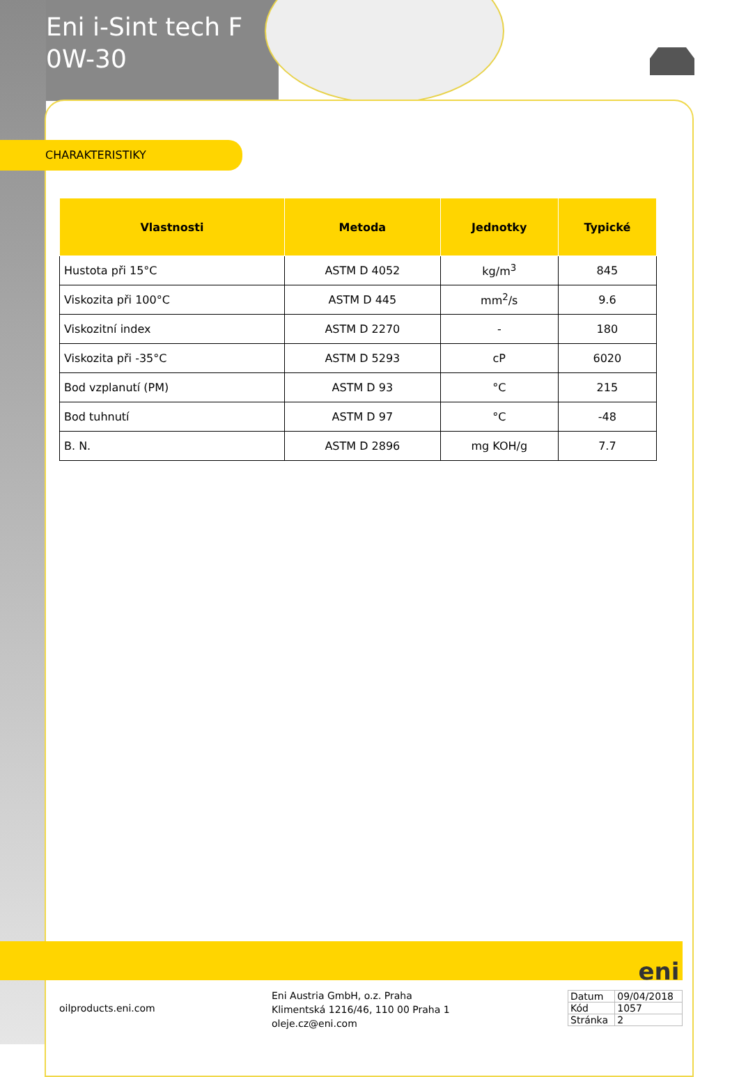Eni i-Sint tech F
0W-30
CHARAKTERISTIKY
| Vlastnosti | Metoda | Jednotky | Typické |
| --- | --- | --- | --- |
| Hustota při 15°C | ASTM D 4052 | kg/m<sup>3</sup> | 845 |
| Viskozita při 100°C | ASTM D 445 | mm<sup>2</sup>/s | 9.6 |
| Viskozitní index | ASTM D 2270 | - | 180 |
| Viskozita při -35°C | ASTM D 5293 | cP | 6020 |
| Bod vzplanutí (PM) | ASTM D 93 | °C | 215 |
| Bod tuhnutí | ASTM D 97 | °C | -48 |
| B. N. | ASTM D 2896 | mg KOH/g | 7.7 |
eni
oilproducts.eni.com
Eni Austria GmbH, o.z. Praha
Klimentská 1216/46, 110 00 Praha 1
oleje.cz@eni.com
| Datum | 09/04/2018 |
| Kód | 1057 |
| Stránka | 2 |